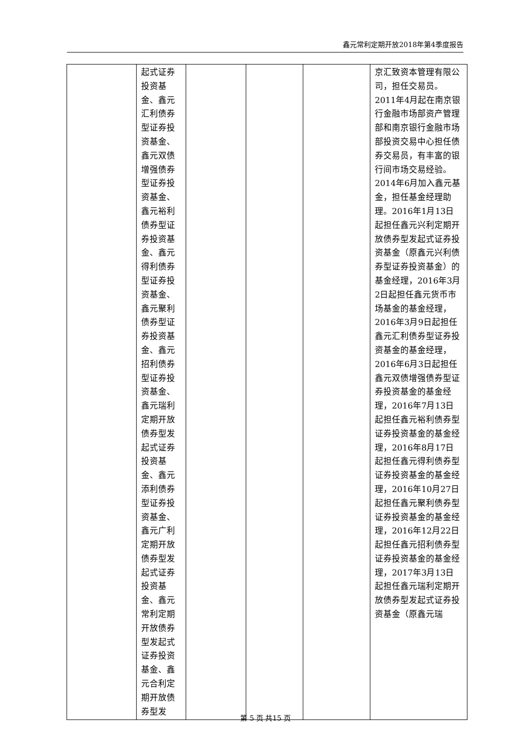鑫元常利定期开放2018年第4季度报告
| | 起式证券投资基金、鑫元汇利债券型证券投资基金、鑫元双债增强债券型证券投资基金、鑫元裕利债券型证券投资基金、鑫元得利债券型证券投资基金、鑫元聚利债券型证券投资基金、鑫元招利债券型证券投资基金、鑫元瑞利定期开放债券型发起式证券投资基金、鑫元添利债券型证券投资基金、鑫元广利定期开放债券型发起式证券投资基金、鑫元常利定期开放债券型发起式证券投资基金、鑫元合利定期开放债券型发 | | | | 京汇致资本管理有限公司，担任交易员。2011年4月起在南京银行金融市场部资产管理部和南京银行金融市场部投资交易中心担任债券交易员，有丰富的银行间市场交易经验。2014年6月加入鑫元基金，担任基金经理助理。2016年1月13日起担任鑫元兴利定期开放债券型发起式证券投资基金（原鑫元兴利债券型证券投资基金）的基金经理，2016年3月2日起担任鑫元货币市场基金的基金经理，2016年3月9日起担任鑫元汇利债券型证券投资基金的基金经理，2016年6月3日起担任鑫元双债增强债券型证券投资基金的基金经理，2016年7月13日起担任鑫元裕利债券型证券投资基金的基金经理，2016年8月17日起担任鑫元得利债券型证券投资基金的基金经理，2016年10月27日起担任鑫元聚利债券型证券投资基金的基金经理，2016年12月22日起担任鑫元招利债券型证券投资基金的基金经理，2017年3月13日起担任鑫元瑞利定期开放债券型发起式证券投资基金（原鑫元瑞 |
第 5 页 共15 页